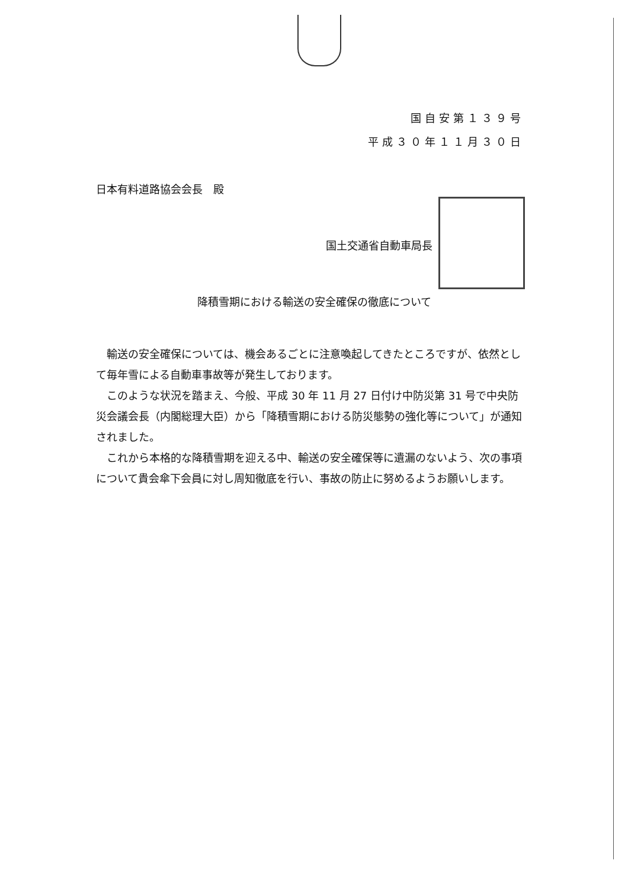国自安第１３９号
平成３０年１１月３０日
日本有料道路協会会長　殿
国土交通省自動車局長
降積雪期における輸送の安全確保の徹底について
輸送の安全確保については、機会あるごとに注意喚起してきたところですが、依然として毎年雪による自動車事故等が発生しております。
このような状況を踏まえ、今般、平成 30 年 11 月 27 日付け中防災第 31 号で中央防災会議会長（内閣総理大臣）から「降積雪期における防災態勢の強化等について」が通知されました。
これから本格的な降積雪期を迎える中、輸送の安全確保等に遺漏のないよう、次の事項について貴会傘下会員に対し周知徹底を行い、事故の防止に努めるようお願いします。